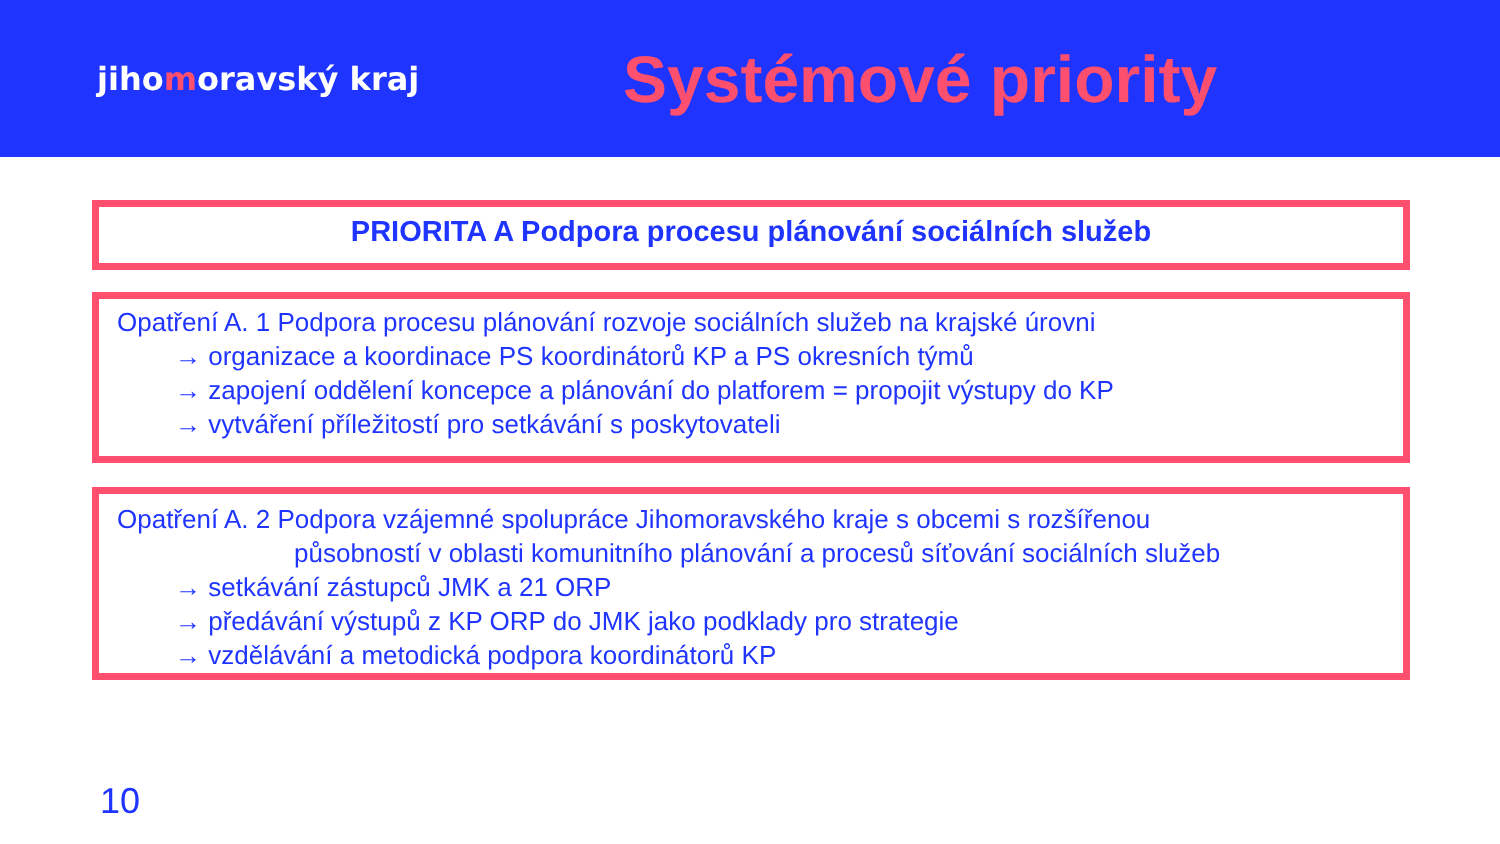jihomoravský kraj
Systémové priority
PRIORITA A Podpora procesu plánování sociálních služeb
Opatření A. 1 Podpora procesu plánování rozvoje sociálních služeb na krajské úrovni
→ organizace a koordinace PS koordinátorů KP a PS okresních týmů
→ zapojení oddělení koncepce a plánování do platforem = propojit výstupy do KP
→ vytváření příležitostí pro setkávání s poskytovateli
Opatření A. 2 Podpora vzájemné spolupráce Jihomoravského kraje s obcemi s rozšířenou
působností v oblasti komunitního plánování a procesů síťování sociálních služeb
→ setkávání zástupců JMK a 21 ORP
→ předávání výstupů z KP ORP do JMK jako podklady pro strategie
→ vzdělávání a metodická podpora koordinátorů KP
10